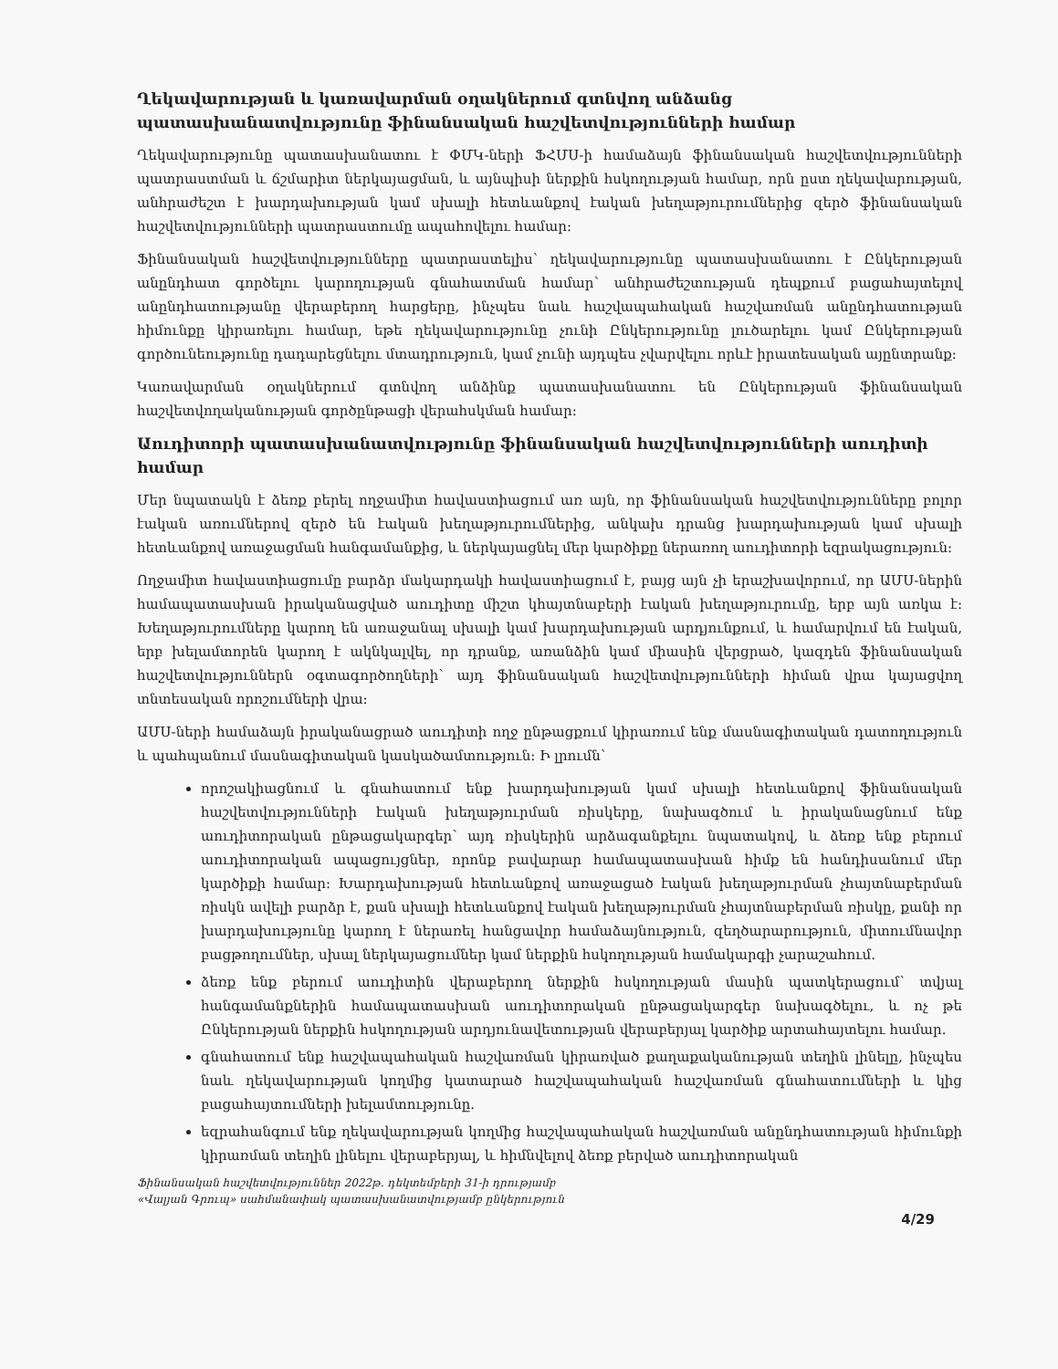Ղեկավարության և կառավարման օղակներում գտնվող անձանց պատասխանատվությունը ֆինանսական հաշվետվությունների համար
Ղեկավարությունը պատասխանատու է ՓՄԿ-ների ՖՀՄՍ-ի համաձայն ֆինանսական հաշվետվությունների պատրաստման և ճշմարիտ ներկայացման, և այնպիսի ներքին հսկողության համար, որն ըստ ղեկավարության, անհրաժեշտ է խարդախության կամ սխալի հետևանքով էական խեղաթյուրումներից զերծ ֆինանսական հաշվետվությունների պատրաստումը ապահովելու համար:
Ֆինանսական հաշվետվությունները պատրաստելիս՝ ղեկավարությունը պատասխանատու է Ընկերության անընդհատ գործելու կարողության գնահատման համար՝ անհրաժեշտության դեպքում բացահայտելով անընդհատությանը վերաբերող հարցերը, ինչպես նաև հաշվապահական հաշվառման անընդհատության հիմունքը կիրառելու համար, եթե ղեկավարությունը չունի Ընկերությունը լուծարելու կամ Ընկերության գործունեությունը դադարեցնելու մտադրություն, կամ չունի այդպես չվարվելու որևէ իրատեսական այընտրանք:
Կառավարման օղակներում գտնվող անձինք պատասխանատու են Ընկերության ֆինանսական հաշվետվողականության գործընթացի վերահսկման համար:
Աուդիտորի պատասխանատվությունը ֆինանսական հաշվետվությունների աուդիտի համար
Մեր նպատակն է ձեռք բերել ողջամիտ հավաստիացում առ այն, որ ֆինանսական հաշվետվությունները բոլոր էական առումներով զերծ են էական խեղաթյուրումներից, անկախ դրանց խարդախության կամ սխալի հետևանքով առաջացման հանգամանքից, և ներկայացնել մեր կարծիքը ներառող աուդիտորի եզրակացություն:
Ողջամիտ հավաստիացումը բարձր մակարդակի հավաստիացում է, բայց այն չի երաշխավորում, որ ԱՄՍ-ներին համապատասխան իրականացված աուդիտը միշտ կհայտնաբերի էական խեղաթյուրումը, երբ այն առկա է: Խեղաթյուրումները կարող են առաջանալ սխալի կամ խարդախության արդյունքում, և համարվում են էական, երբ խելամտորեն կարող է ակնկալվել, որ դրանք, առանձին կամ միասին վերցրած, կազդեն ֆինանսական հաշվետվություններն օգտագործողների՝ այդ ֆինանսական հաշվետվությունների հիման վրա կայացվող տնտեսական որոշումների վրա:
ԱՄՍ-ների համաձայն իրականացրած աուդիտի ողջ ընթացքում կիրառում ենք մասնագիտական դատողություն և պահպանում մասնագիտական կասկածամտություն: Ի լրումն՝
որոշակիացնում և գնահատում ենք խարդախության կամ սխալի հետևանքով ֆինանսական հաշվետվությունների էական խեղաթյուրման ռիսկերը, նախագծում և իրականացնում ենք աուդիտորական ընթացակարգեր՝ այդ ռիսկերին արձագանքելու նպատակով, և ձեռք ենք բերում աուդիտորական ապացույցներ, որոնք բավարար համապատասխան հիմք են հանդիսանում մեր կարծիքի համար: Խարդախության հետևանքով առաջացած էական խեղաթյուրման չհայտնաբերման ռիսկն ավելի բարձր է, քան սխալի հետևանքով էական խեղաթյուրման չհայտնաբերման ռիսկը, քանի որ խարդախությունը կարող է ներառել հանցավոր համաձայնություն, զեղծարարություն, միտումնավոր բացթողումներ, սխալ ներկայացումներ կամ ներքին հսկողության համակարգի չարաշահում.
ձեռք ենք բերում աուդիտին վերաբերող ներքին հսկողության մասին պատկերացում՝ տվյալ հանգամանքներին համապատասխան աուդիտորական ընթացակարգեր նախագծելու, և ոչ թե Ընկերության ներքին հսկողության արդյունավետության վերաբերյալ կարծիք արտահայտելու համար.
գնահատում ենք հաշվապահական հաշվառման կիրառված քաղաքականության տեղին լինելը, ինչպես նաև ղեկավարության կողմից կատարած հաշվապահական հաշվառման գնահատումների և կից բացահայտումների խելամտությունը.
եզրահանգում ենք ղեկավարության կողմից հաշվապահական հաշվառման անընդհատության հիմունքի կիրառման տեղին լինելու վերաբերյալ, և հիմնվելով ձեռք բերված աուդիտորական
Ֆինանսական հաշվետվություններ 2022թ. դեկտեմբերի 31-ի դրությամբ
«Վալյան Գրուպ» սահմանափակ պատասխանատվությամբ ընկերություն
4/29